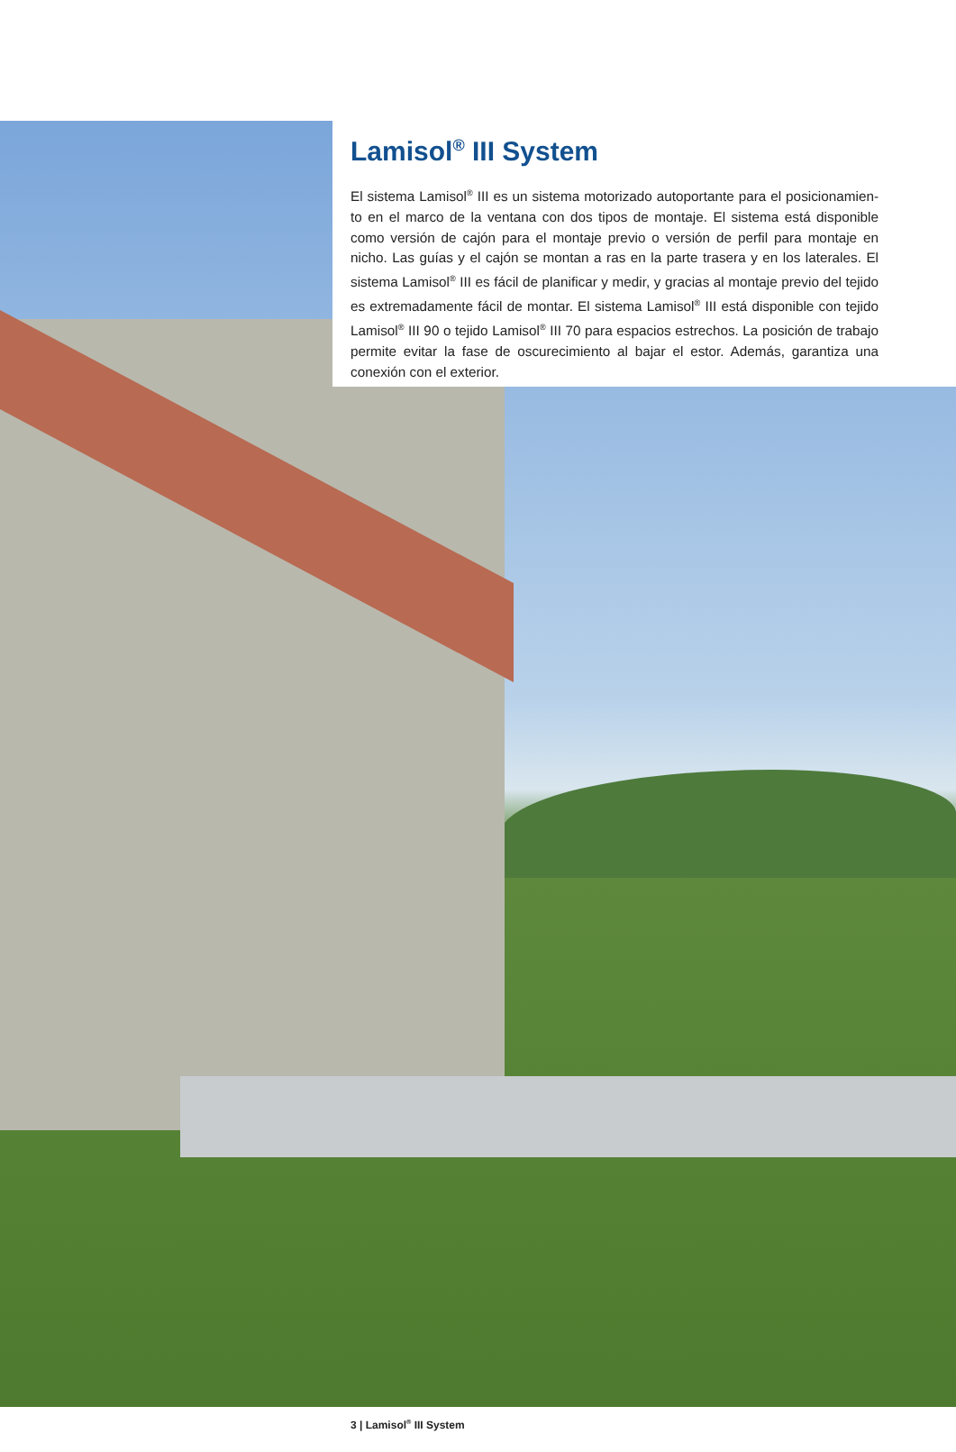Lamisol<sup>®</sup> III System
El sistema Lamisol<sup>®</sup> III es un sistema motorizado autoportante para el posicionamien-to en el marco de la ventana con dos tipos de montaje. El sistema está disponible como versión de cajón para el montaje previo o versión de perfil para montaje en nicho. Las guías y el cajón se montan a ras en la parte trasera y en los laterales. El sistema Lamisol<sup>®</sup> III es fácil de planificar y medir, y gracias al montaje previo del tejido es extremadamente fácil de montar. El sistema Lamisol<sup>®</sup> III está disponible con tejido Lamisol<sup>®</sup> III 90 o tejido Lamisol<sup>®</sup> III 70 para espacios estrechos. La posición de trabajo permite evitar la fase de oscurecimiento al bajar el estor. Además, garantiza una conexión con el exterior.
3 | Lamisol<sup>®</sup> III System